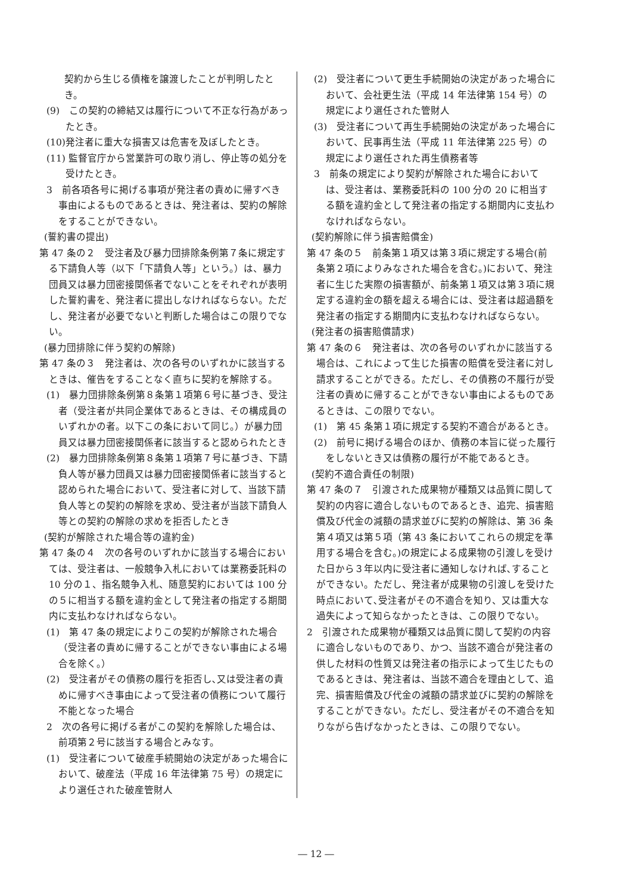契約から生じる債権を譲渡したことが判明したとき。
(9)　この契約の締結又は履行について不正な行為があったとき。
(10)発注者に重大な損害又は危害を及ぼしたとき。
(11) 監督官庁から営業許可の取り消し、停止等の処分を受けたとき。
3　前各項各号に掲げる事項が発注者の責めに帰すべき事由によるものであるときは、発注者は、契約の解除をすることができない。
(誓約書の提出)
第 47 条の２　受注者及び暴力団排除条例第７条に規定する下請負人等（以下「下請負人等」という。）は、暴力団員又は暴力団密接関係者でないことをそれぞれが表明した誓約書を、発注者に提出しなければならない。ただし、発注者が必要でないと判断した場合はこの限りでない。
(暴力団排除に伴う契約の解除)
第 47 条の３　発注者は、次の各号のいずれかに該当するときは、催告をすることなく直ちに契約を解除する。
(1)　暴力団排除条例第８条第１項第６号に基づき、受注者（受注者が共同企業体であるときは、その構成員のいずれかの者。以下この条において同じ。）が暴力団員又は暴力団密接関係者に該当すると認められたとき
(2)　暴力団排除条例第８条第１項第７号に基づき、下請負人等が暴力団員又は暴力団密接関係者に該当すると認められた場合において、受注者に対して、当該下請負人等との契約の解除を求め、受注者が当該下請負人等との契約の解除の求めを拒否したとき
(契約が解除された場合等の違約金)
第 47 条の４　次の各号のいずれかに該当する場合においては、受注者は、一般競争入札においては業務委託料の 10 分の１、指名競争入札、随意契約においては 100 分の５に相当する額を違約金として発注者の指定する期間内に支払わなければならない。
(1)　第 47 条の規定によりこの契約が解除された場合（受注者の責めに帰することができない事由による場合を除く。）
(2)　受注者がその債務の履行を拒否し､又は受注者の責めに帰すべき事由によって受注者の債務について履行不能となった場合
2　次の各号に掲げる者がこの契約を解除した場合は、前項第２号に該当する場合とみなす。
(1)　受注者について破産手続開始の決定があった場合において、破産法（平成 16 年法律第 75 号）の規定により選任された破産管財人
(2)　受注者について更生手続開始の決定があった場合において、会社更生法（平成 14 年法律第 154 号）の規定により選任された管財人
(3)　受注者について再生手続開始の決定があった場合において、民事再生法（平成 11 年法律第 225 号）の規定により選任された再生債務者等
3　前条の規定により契約が解除された場合においては、受注者は、業務委託料の 100 分の 20 に相当する額を違約金として発注者の指定する期間内に支払わなければならない。
(契約解除に伴う損害賠償金)
第 47 条の５　前条第１項又は第３項に規定する場合(前条第２項によりみなされた場合を含む。)において、発注者に生じた実際の損害額が、前条第１項又は第３項に規定する違約金の額を超える場合には、受注者は超過額を発注者の指定する期間内に支払わなければならない。
(発注者の損害賠償請求)
第 47 条の６　発注者は、次の各号のいずれかに該当する場合は、これによって生じた損害の賠償を受注者に対し請求することができる。ただし、その債務の不履行が受注者の責めに帰することができない事由によるものであるときは、この限りでない。
(1)　第 45 条第１項に規定する契約不適合があるとき。
(2)　前号に掲げる場合のほか、債務の本旨に従った履行をしないとき又は債務の履行が不能であるとき。
(契約不適合責任の制限)
第 47 条の７　引渡された成果物が種類又は品質に関して契約の内容に適合しないものであるとき、追完、損害賠償及び代金の減額の請求並びに契約の解除は、第 36 条第４項又は第５項（第 43 条においてこれらの規定を準用する場合を含む。)の規定による成果物の引渡しを受けた日から３年以内に受注者に通知しなければ､することができない。ただし、発注者が成果物の引渡しを受けた時点において､受注者がその不適合を知り、又は重大な過失によって知らなかったときは、この限りでない。
2　引渡された成果物が種類又は品質に関して契約の内容に適合しないものであり、かつ、当該不適合が発注者の供した材料の性質又は発注者の指示によって生じたものであるときは、発注者は、当該不適合を理由として、追完、損害賠償及び代金の減額の請求並びに契約の解除をすることができない。ただし、受注者がその不適合を知りながら告げなかったときは、この限りでない。
― 12 ―